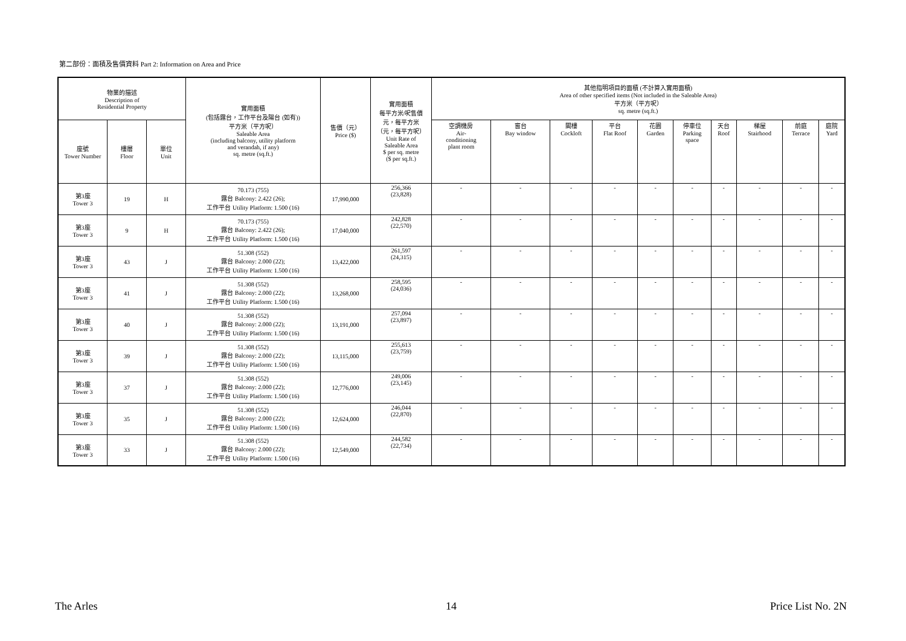第二部份：面積及售價資料 Part 2: Information on Area and Price
| 物業的描述 Description of Residential Property | | | 實用面積 (包括露台，工作平台及陽台 (如有)) 平方米（平方呎） Saleable Area (including balcony, utility platform and verandah, if any) sq. metre (sq.ft.) | 售價（元） Price ($) | 實用面積 每平方米/呎售價 元，每平方米 （元，每平方呎） Unit Rate of Saleable Area $ per sq. metre ($ per sq.ft.) | 其他指明項目的面積 (不計算入實用面積) Area of other specified items (Not included in the Saleable Area) 平方米（平方呎） sq. metre (sq.ft.) | | | | | | | | | |
| --- | --- | --- | --- | --- | --- | --- | --- | --- | --- | --- | --- | --- | --- | --- | --- |
| 座號 Tower Number | 樓層 Floor | 單位 Unit | | | | 空調機房 Air- conditioning plant room | 窗台 Bay window | 閣樓 Cockloft | 平台 Flat Roof | 花園 Garden | 停車位 Parking space | 天台 Roof | 梯屋 Stairhood | 前庭 Terrace | 庭院 Yard |
| 第3座 Tower 3 | 19 | H | 70.173 (755) 露台 Balcony: 2.422 (26); 工作平台 Utility Platform: 1.500 (16) | 17,990,000 | 256,366 (23,828) | - | - | - | - | - | - | - | - | - | - |
| 第3座 Tower 3 | 9 | H | 70.173 (755) 露台 Balcony: 2.422 (26); 工作平台 Utility Platform: 1.500 (16) | 17,040,000 | 242,828 (22,570) | - | - | - | - | - | - | - | - | - | - |
| 第3座 Tower 3 | 43 | J | 51.308 (552) 露台 Balcony: 2.000 (22); 工作平台 Utility Platform: 1.500 (16) | 13,422,000 | 261,597 (24,315) | - | - | - | - | - | - | - | - | - | - |
| 第3座 Tower 3 | 41 | J | 51.308 (552) 露台 Balcony: 2.000 (22); 工作平台 Utility Platform: 1.500 (16) | 13,268,000 | 258,595 (24,036) | - | - | - | - | - | - | - | - | - | - |
| 第3座 Tower 3 | 40 | J | 51.308 (552) 露台 Balcony: 2.000 (22); 工作平台 Utility Platform: 1.500 (16) | 13,191,000 | 257,094 (23,897) | - | - | - | - | - | - | - | - | - | - |
| 第3座 Tower 3 | 39 | J | 51.308 (552) 露台 Balcony: 2.000 (22); 工作平台 Utility Platform: 1.500 (16) | 13,115,000 | 255,613 (23,759) | - | - | - | - | - | - | - | - | - | - |
| 第3座 Tower 3 | 37 | J | 51.308 (552) 露台 Balcony: 2.000 (22); 工作平台 Utility Platform: 1.500 (16) | 12,776,000 | 249,006 (23,145) | - | - | - | - | - | - | - | - | - | - |
| 第3座 Tower 3 | 35 | J | 51.308 (552) 露台 Balcony: 2.000 (22); 工作平台 Utility Platform: 1.500 (16) | 12,624,000 | 246,044 (22,870) | - | - | - | - | - | - | - | - | - | - |
| 第3座 Tower 3 | 33 | J | 51.308 (552) 露台 Balcony: 2.000 (22); 工作平台 Utility Platform: 1.500 (16) | 12,549,000 | 244,582 (22,734) | - | - | - | - | - | - | - | - | - | - |
The Arles 14 Price List No. 2N